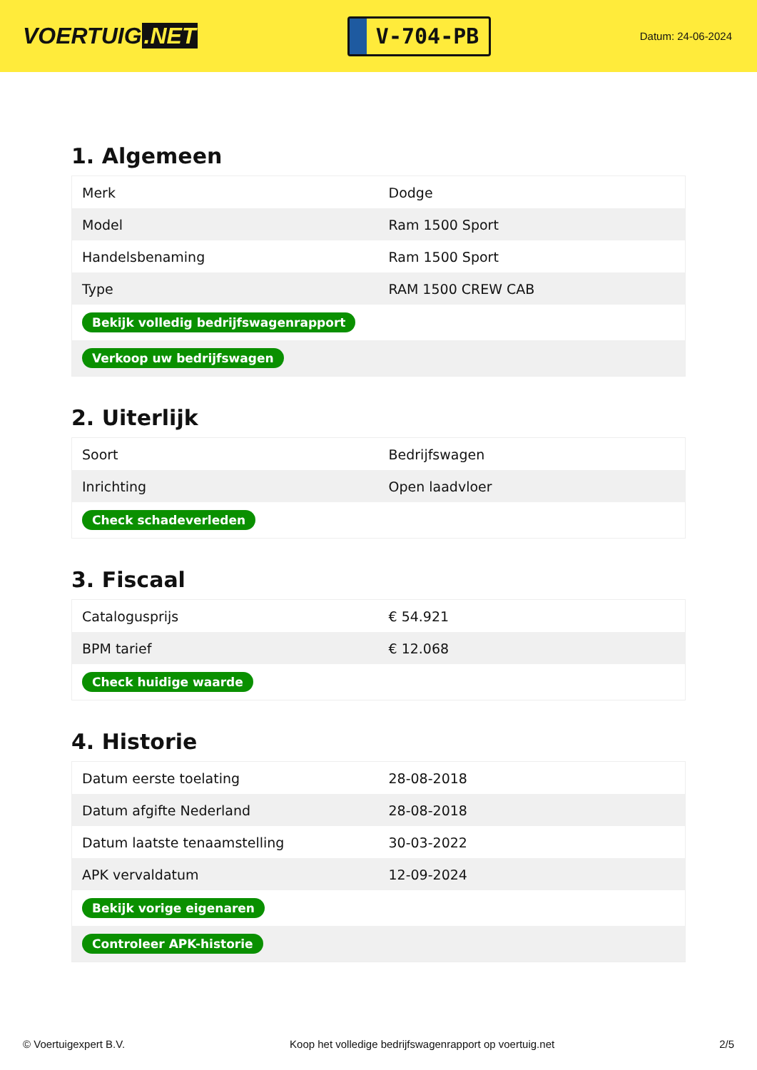VOERTUIG.NET
V-704-PB
Datum: 24-06-2024
1. Algemeen
| Merk | Dodge |
| Model | Ram 1500 Sport |
| Handelsbenaming | Ram 1500 Sport |
| Type | RAM 1500 CREW CAB |
| Bekijk volledig bedrijfswagenrapport | |
| Verkoop uw bedrijfswagen | |
2. Uiterlijk
| Soort | Bedrijfswagen |
| Inrichting | Open laadvloer |
| Check schadeverleden | |
3. Fiscaal
| Catalogusprijs | € 54.921 |
| BPM tarief | € 12.068 |
| Check huidige waarde | |
4. Historie
| Datum eerste toelating | 28-08-2018 |
| Datum afgifte Nederland | 28-08-2018 |
| Datum laatste tenaamstelling | 30-03-2022 |
| APK vervaldatum | 12-09-2024 |
| Bekijk vorige eigenaren | |
| Controleer APK-historie | |
© Voertuigexpert B.V. Koop het volledige bedrijfswagenrapport op voertuig.net 2/5